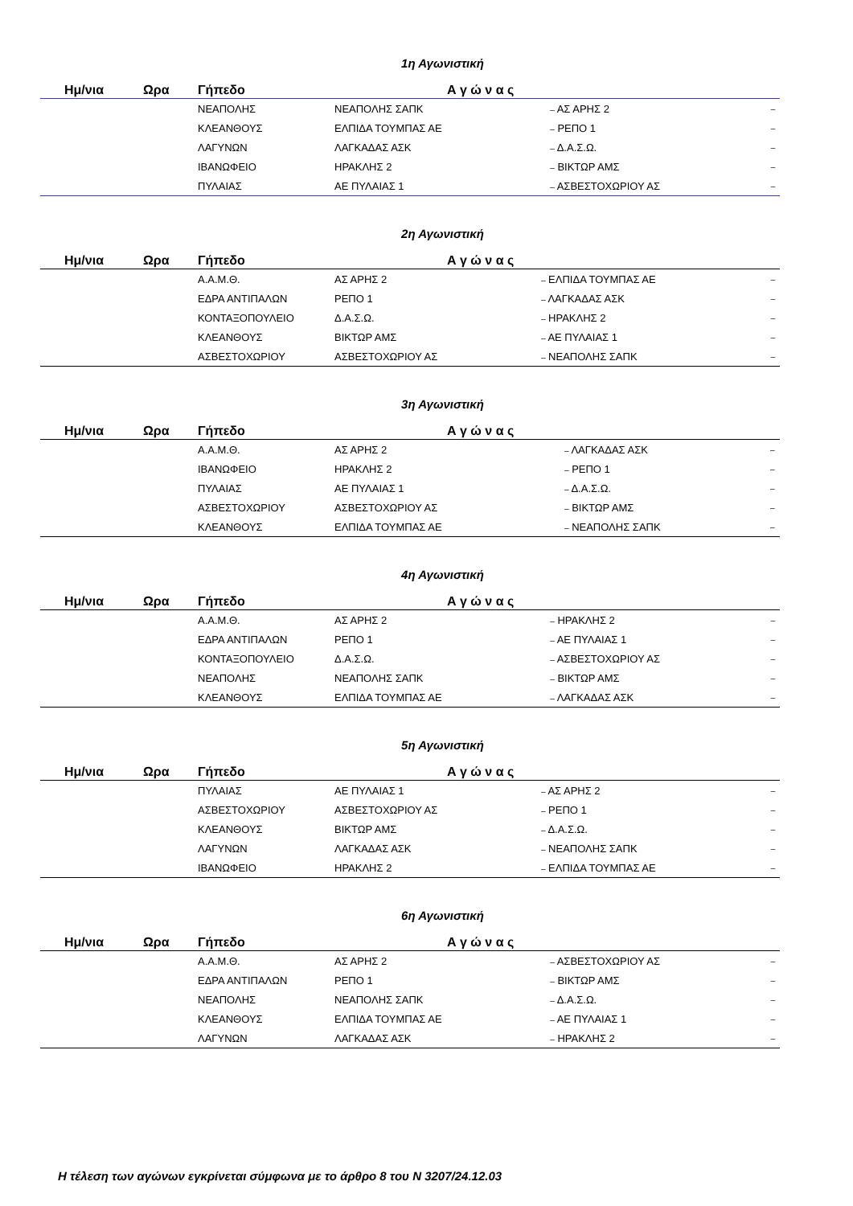1η Αγωνιστική
| Ημ/νια | Ωρα | Γήπεδο | Α γ ώ ν α ς | | |
| --- | --- | --- | --- | --- | --- |
| | | ΝΕΑΠΟΛΗΣ | ΝΕΑΠΟΛΗΣ ΣΑΠΚ | – ΑΣ ΑΡΗΣ 2 | – |
| | | ΚΛΕΑΝΘΟΥΣ | ΕΛΠΙΔΑ ΤΟΥΜΠΑΣ ΑΕ | – ΡΕΠΟ 1 | – |
| | | ΛΑΓΥΝΩΝ | ΛΑΓΚΑΔΑΣ ΑΣΚ | – Δ.Α.Σ.Ω. | – |
| | | ΙΒΑΝΩΦΕΙΟ | ΗΡΑΚΛΗΣ 2 | – ΒΙΚΤΩΡ ΑΜΣ | – |
| | | ΠΥΛΑΙΑΣ | ΑΕ ΠΥΛΑΙΑΣ 1 | – ΑΣΒΕΣΤΟΧΩΡΙΟΥ ΑΣ | – |
2η Αγωνιστική
| Ημ/νια | Ωρα | Γήπεδο | Α γ ώ ν α ς | | |
| --- | --- | --- | --- | --- | --- |
| | | Α.Α.Μ.Θ. | ΑΣ ΑΡΗΣ 2 | – ΕΛΠΙΔΑ ΤΟΥΜΠΑΣ ΑΕ | – |
| | | ΕΔΡΑ ΑΝΤΙΠΑΛΩΝ | ΡΕΠΟ 1 | – ΛΑΓΚΑΔΑΣ ΑΣΚ | – |
| | | ΚΟΝΤΑΞΟΠΟΥΛΕΙΟ | Δ.Α.Σ.Ω. | – ΗΡΑΚΛΗΣ 2 | – |
| | | ΚΛΕΑΝΘΟΥΣ | ΒΙΚΤΩΡ ΑΜΣ | – ΑΕ ΠΥΛΑΙΑΣ 1 | – |
| | | ΑΣΒΕΣΤΟΧΩΡΙΟΥ | ΑΣΒΕΣΤΟΧΩΡΙΟΥ ΑΣ | – ΝΕΑΠΟΛΗΣ ΣΑΠΚ | – |
3η Αγωνιστική
| Ημ/νια | Ωρα | Γήπεδο | Α γ ώ ν α ς | | |
| --- | --- | --- | --- | --- | --- |
| | | Α.Α.Μ.Θ. | ΑΣ ΑΡΗΣ 2 | – ΛΑΓΚΑΔΑΣ ΑΣΚ | – |
| | | ΙΒΑΝΩΦΕΙΟ | ΗΡΑΚΛΗΣ 2 | – ΡΕΠΟ 1 | – |
| | | ΠΥΛΑΙΑΣ | ΑΕ ΠΥΛΑΙΑΣ 1 | – Δ.Α.Σ.Ω. | – |
| | | ΑΣΒΕΣΤΟΧΩΡΙΟΥ | ΑΣΒΕΣΤΟΧΩΡΙΟΥ ΑΣ | – ΒΙΚΤΩΡ ΑΜΣ | – |
| | | ΚΛΕΑΝΘΟΥΣ | ΕΛΠΙΔΑ ΤΟΥΜΠΑΣ ΑΕ | – ΝΕΑΠΟΛΗΣ ΣΑΠΚ | – |
4η Αγωνιστική
| Ημ/νια | Ωρα | Γήπεδο | Α γ ώ ν α ς | | |
| --- | --- | --- | --- | --- | --- |
| | | Α.Α.Μ.Θ. | ΑΣ ΑΡΗΣ 2 | – ΗΡΑΚΛΗΣ 2 | – |
| | | ΕΔΡΑ ΑΝΤΙΠΑΛΩΝ | ΡΕΠΟ 1 | – ΑΕ ΠΥΛΑΙΑΣ 1 | – |
| | | ΚΟΝΤΑΞΟΠΟΥΛΕΙΟ | Δ.Α.Σ.Ω. | – ΑΣΒΕΣΤΟΧΩΡΙΟΥ ΑΣ | – |
| | | ΝΕΑΠΟΛΗΣ | ΝΕΑΠΟΛΗΣ ΣΑΠΚ | – ΒΙΚΤΩΡ ΑΜΣ | – |
| | | ΚΛΕΑΝΘΟΥΣ | ΕΛΠΙΔΑ ΤΟΥΜΠΑΣ ΑΕ | – ΛΑΓΚΑΔΑΣ ΑΣΚ | – |
5η Αγωνιστική
| Ημ/νια | Ωρα | Γήπεδο | Α γ ώ ν α ς | | |
| --- | --- | --- | --- | --- | --- |
| | | ΠΥΛΑΙΑΣ | ΑΕ ΠΥΛΑΙΑΣ 1 | – ΑΣ ΑΡΗΣ 2 | – |
| | | ΑΣΒΕΣΤΟΧΩΡΙΟΥ | ΑΣΒΕΣΤΟΧΩΡΙΟΥ ΑΣ | – ΡΕΠΟ 1 | – |
| | | ΚΛΕΑΝΘΟΥΣ | ΒΙΚΤΩΡ ΑΜΣ | – Δ.Α.Σ.Ω. | – |
| | | ΛΑΓΥΝΩΝ | ΛΑΓΚΑΔΑΣ ΑΣΚ | – ΝΕΑΠΟΛΗΣ ΣΑΠΚ | – |
| | | ΙΒΑΝΩΦΕΙΟ | ΗΡΑΚΛΗΣ 2 | – ΕΛΠΙΔΑ ΤΟΥΜΠΑΣ ΑΕ | – |
6η Αγωνιστική
| Ημ/νια | Ωρα | Γήπεδο | Α γ ώ ν α ς | | |
| --- | --- | --- | --- | --- | --- |
| | | Α.Α.Μ.Θ. | ΑΣ ΑΡΗΣ 2 | – ΑΣΒΕΣΤΟΧΩΡΙΟΥ ΑΣ | – |
| | | ΕΔΡΑ ΑΝΤΙΠΑΛΩΝ | ΡΕΠΟ 1 | – ΒΙΚΤΩΡ ΑΜΣ | – |
| | | ΝΕΑΠΟΛΗΣ | ΝΕΑΠΟΛΗΣ ΣΑΠΚ | – Δ.Α.Σ.Ω. | – |
| | | ΚΛΕΑΝΘΟΥΣ | ΕΛΠΙΔΑ ΤΟΥΜΠΑΣ ΑΕ | – ΑΕ ΠΥΛΑΙΑΣ 1 | – |
| | | ΛΑΓΥΝΩΝ | ΛΑΓΚΑΔΑΣ ΑΣΚ | – ΗΡΑΚΛΗΣ 2 | – |
Η τέλεση των αγώνων εγκρίνεται σύμφωνα με το άρθρο 8 του Ν 3207/24.12.03